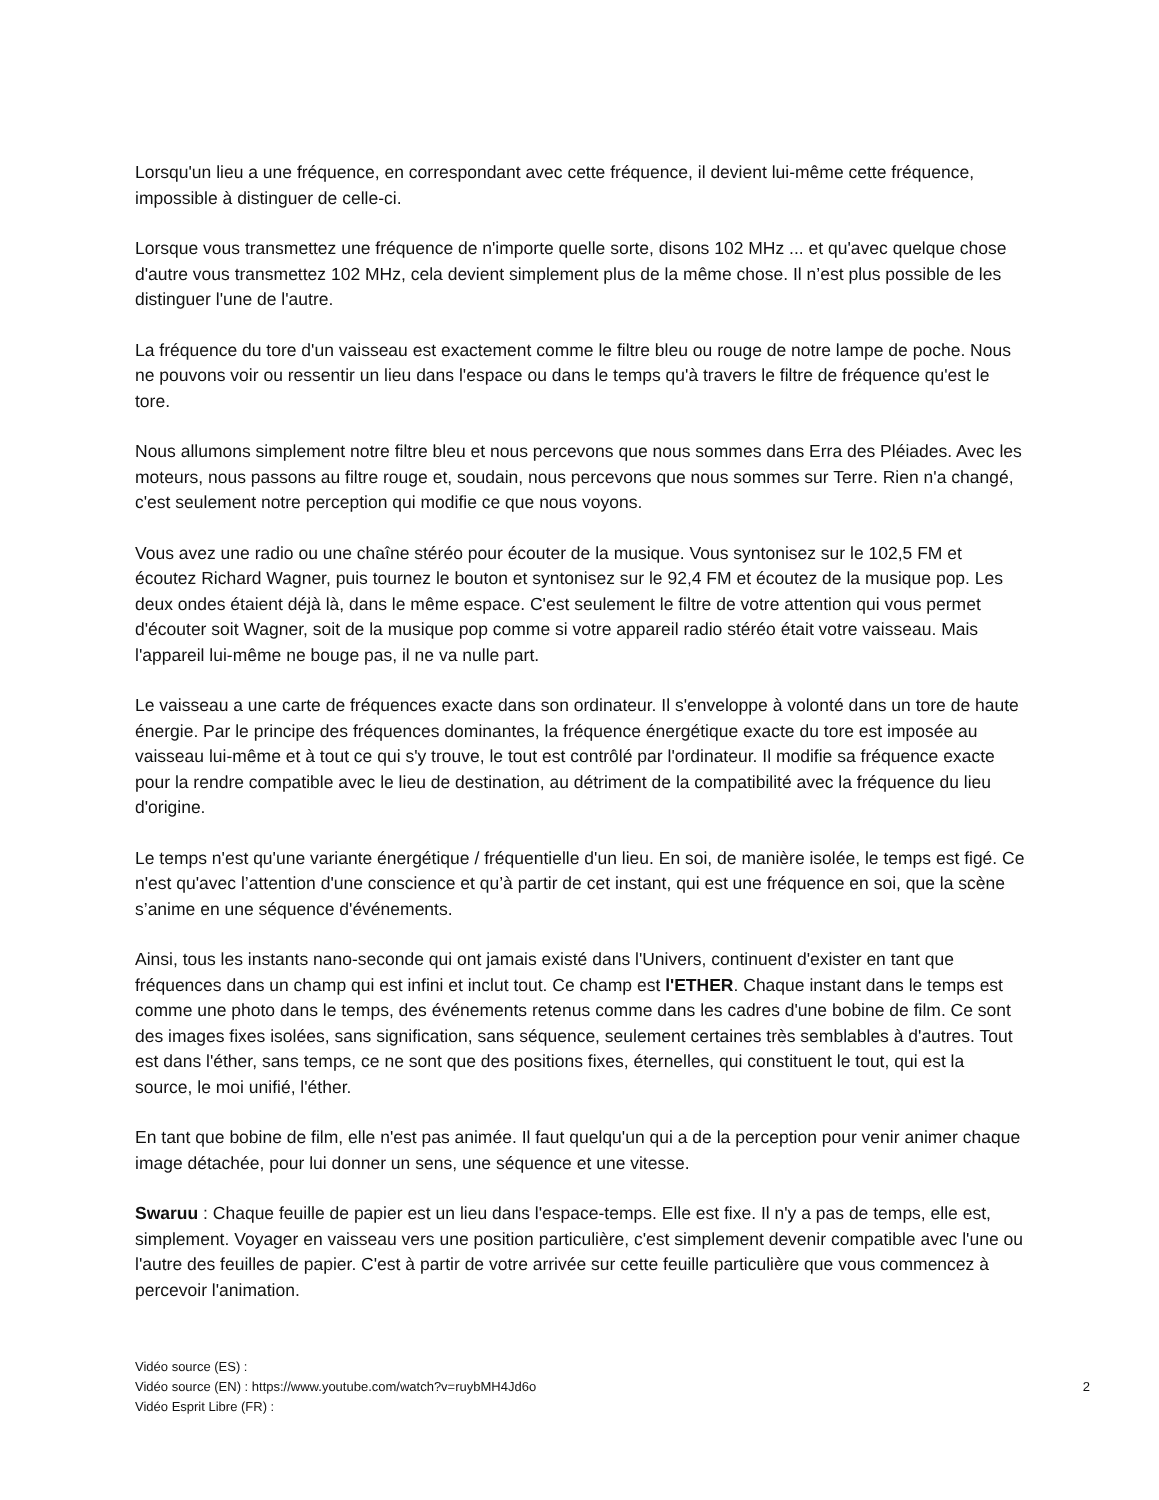Lorsqu'un lieu a une fréquence, en correspondant avec cette fréquence, il devient lui-même cette fréquence, impossible à distinguer de celle-ci.
Lorsque vous transmettez une fréquence de n'importe quelle sorte, disons 102 MHz ... et qu'avec quelque chose d'autre vous transmettez 102 MHz, cela devient simplement plus de la même chose. Il n’est plus possible de les distinguer l'une de l'autre.
La fréquence du tore d'un vaisseau est exactement comme le filtre bleu ou rouge de notre lampe de poche. Nous ne pouvons voir ou ressentir un lieu dans l'espace ou dans le temps qu'à travers le filtre de fréquence qu'est le tore.
Nous allumons simplement notre filtre bleu et nous percevons que nous sommes dans Erra des Pléiades. Avec les moteurs, nous passons au filtre rouge et, soudain, nous percevons que nous sommes sur Terre. Rien n'a changé, c'est seulement notre perception qui modifie ce que nous voyons.
Vous avez une radio ou une chaîne stéréo pour écouter de la musique. Vous syntonisez sur le 102,5 FM et écoutez Richard Wagner, puis tournez le bouton et syntonisez sur le 92,4 FM et écoutez de la musique pop. Les deux ondes étaient déjà là, dans le même espace. C'est seulement le filtre de votre attention qui vous permet d'écouter soit Wagner, soit de la musique pop comme si votre appareil radio stéréo était votre vaisseau. Mais l'appareil lui-même ne bouge pas, il ne va nulle part.
Le vaisseau a une carte de fréquences exacte dans son ordinateur. Il s'enveloppe à volonté dans un tore de haute énergie. Par le principe des fréquences dominantes, la fréquence énergétique exacte du tore est imposée au vaisseau lui-même et à tout ce qui s'y trouve, le tout est contrôlé par l'ordinateur. Il modifie sa fréquence exacte pour la rendre compatible avec le lieu de destination, au détriment de la compatibilité avec la fréquence du lieu d'origine.
Le temps n'est qu'une variante énergétique / fréquentielle d'un lieu. En soi, de manière isolée, le temps est figé. Ce n'est qu'avec l’attention d'une conscience et qu’à partir de cet instant, qui est une fréquence en soi, que la scène s’anime en une séquence d'événements.
Ainsi, tous les instants nano-seconde qui ont jamais existé dans l'Univers, continuent d'exister en tant que fréquences dans un champ qui est infini et inclut tout. Ce champ est l'ETHER. Chaque instant dans le temps est comme une photo dans le temps, des événements retenus comme dans les cadres d'une bobine de film. Ce sont des images fixes isolées, sans signification, sans séquence, seulement certaines très semblables à d'autres. Tout est dans l'éther, sans temps, ce ne sont que des positions fixes, éternelles, qui constituent le tout, qui est la source, le moi unifié, l'éther.
En tant que bobine de film, elle n'est pas animée. Il faut quelqu'un qui a de la perception pour venir animer chaque image détachée, pour lui donner un sens, une séquence et une vitesse.
Swaruu : Chaque feuille de papier est un lieu dans l'espace-temps. Elle est fixe. Il n'y a pas de temps, elle est, simplement. Voyager en vaisseau vers une position particulière, c'est simplement devenir compatible avec l'une ou l'autre des feuilles de papier. C'est à partir de votre arrivée sur cette feuille particulière que vous commencez à percevoir l'animation.
Vidéo source (ES) :
Vidéo source (EN) : https://www.youtube.com/watch?v=ruybMH4Jd6o 2
Vidéo Esprit Libre (FR) :